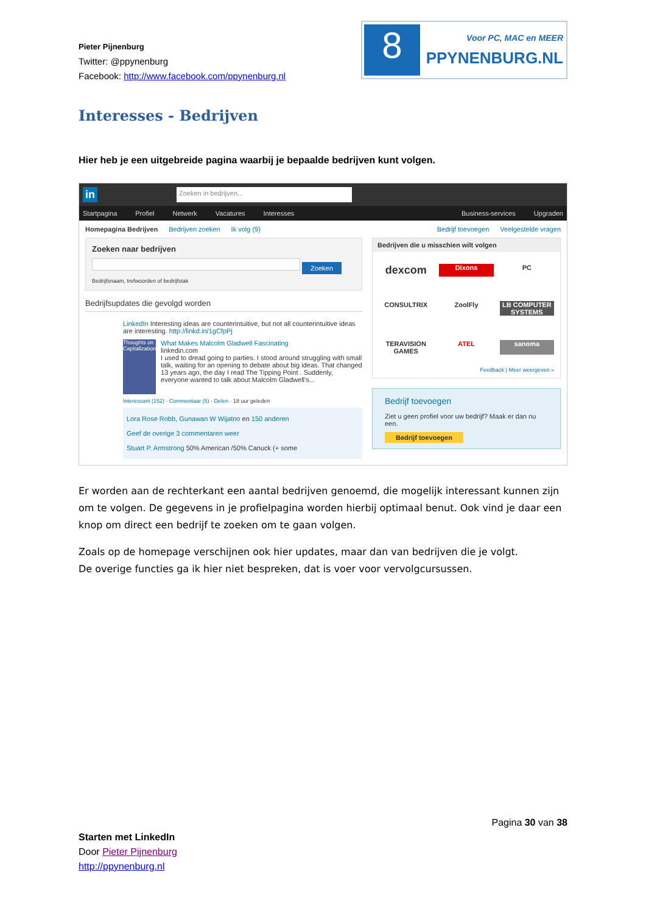Pieter Pijnenburg
Twitter: @ppynenburg
Facebook: http://www.facebook.com/ppynenburg.nl
8
Voor PC, MAC en MEER
PPYNENBURG.NL
Interesses - Bedrijven
Hier heb je een uitgebreide pagina waarbij je bepaalde bedrijven kunt volgen.
in Zoeken in bedrijven...
Startpagina Profiel Netwerk Vacatures Interesses Business-services Upgraden
Homepagina Bedrijven Bedrijven zoeken Ik volg (9) Bedrijf toevoegen Veelgestelde vragen
Zoeken naar bedrijven
Zoeken
Bedrijfsnaam, trefwoorden of bedrijfstak
Bedrijfsupdates die gevolgd worden
LinkedIn Interesting ideas are counterintuitive, but not all counterintuitive ideas are interesting. http://linkd.in/1gCfpPj
Thoughts on Capitalization
What Makes Malcolm Gladwell Fascinating
linkedin.com
I used to dread going to parties. I stood around struggling with small talk, waiting for an opening to debate about big ideas. That changed 13 years ago, the day I read The Tipping Point . Suddenly, everyone wanted to talk about Malcolm Gladwell's...
Interessant (152) · Commentaar (5) · Delen · 18 uur geleden
Lora Rose Robb, Gunawan W Wijatno en 150 anderen
Geef de overige 3 commentaren weer
Stuart P. Armstrong 50% American /50% Canuck (+ some
Bedrijven die u misschien wilt volgen
dexcom Dixons PC CONSULTRIX ZoolFly LB COMPUTER SYSTEMS TERAVISION GAMES ATEL sanoma
Feedback | Meer weergeven »
Bedrijf toevoegen
Ziet u geen profiel voor uw bedrijf? Maak er dan nu een.
Bedrijf toevoegen
Er worden aan de rechterkant een aantal bedrijven genoemd, die mogelijk interessant kunnen zijn om te volgen. De gegevens in je profielpagina worden hierbij optimaal benut. Ook vind je daar een knop om direct een bedrijf te zoeken om te gaan volgen.
Zoals op de homepage verschijnen ook hier updates, maar dan van bedrijven die je volgt.
De overige functies ga ik hier niet bespreken, dat is voer voor vervolgcursussen.
Pagina 30 van 38
Starten met LinkedIn
Door Pieter Pijnenburg
http://ppynenburg.nl